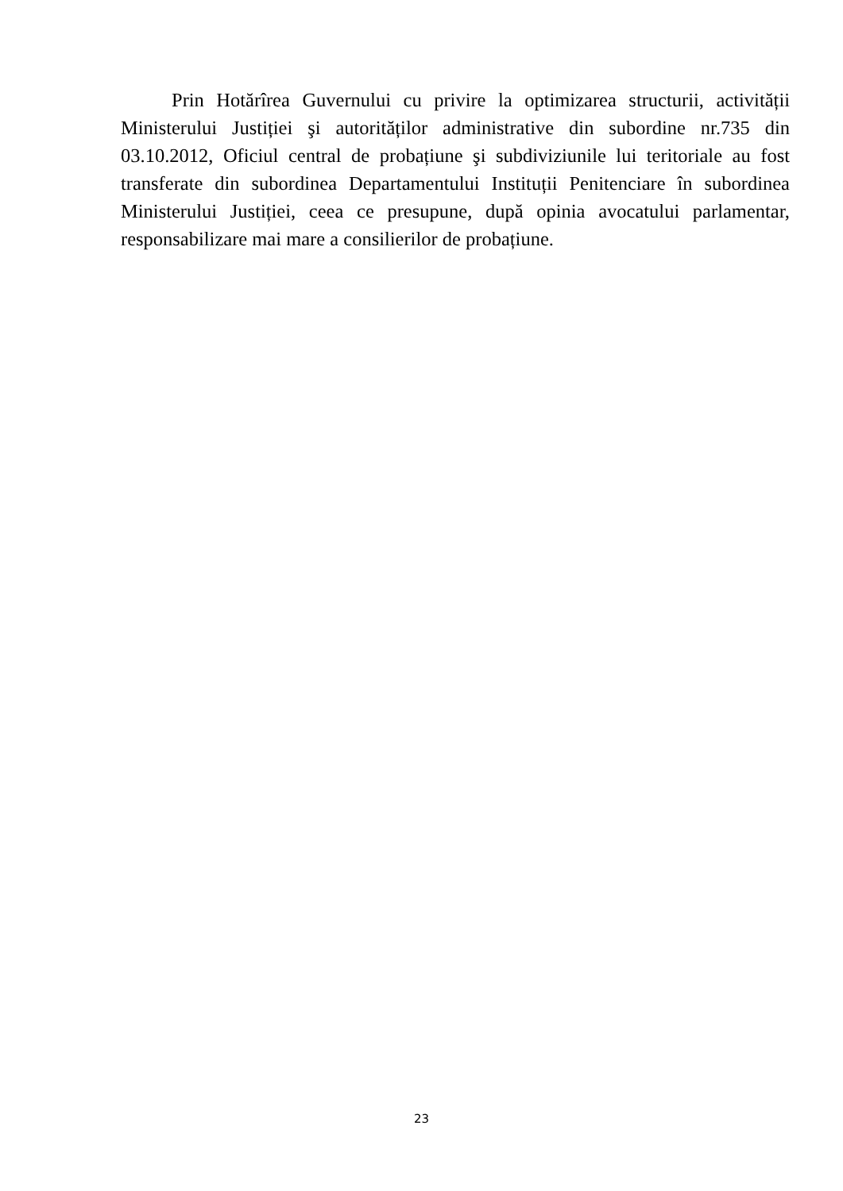Prin Hotărîrea Guvernului cu privire la optimizarea structurii, activității Ministerului Justiției şi autorităților administrative din subordine nr.735 din 03.10.2012, Oficiul central de probațiune şi subdiviziunile lui teritoriale au fost transferate din subordinea Departamentului Instituții Penitenciare în subordinea Ministerului Justiției, ceea ce presupune, după opinia avocatului parlamentar, responsabilizare mai mare a consilierilor de probațiune.
23